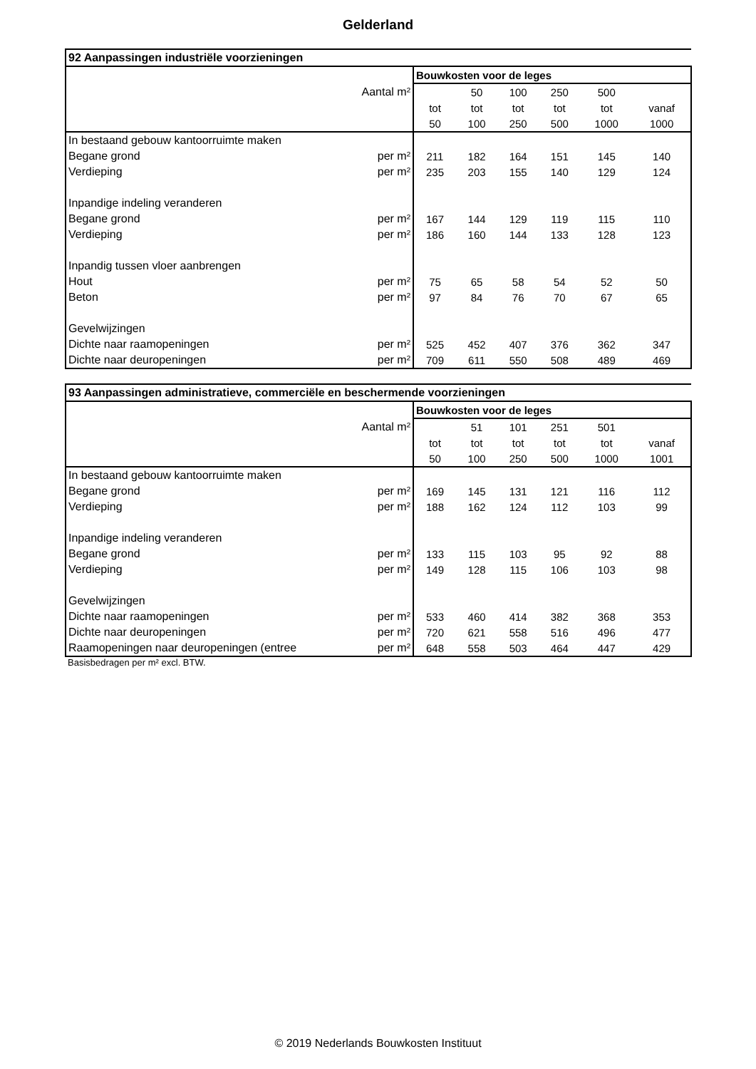Gelderland
| 92 Aanpassingen industriële voorzieningen | | | | | | |
| --- | --- | --- | --- | --- | --- | --- |
| | Bouwkosten voor de leges | | | | | |
| Aantal m² | | 50 | 100 | 250 | 500 | |
| | tot | tot | tot | tot | tot | vanaf |
| | 50 | 100 | 250 | 500 | 1000 | 1000 |
| In bestaand gebouw kantoorruimte maken | | | | | | |
| Begane grond per m² | 211 | 182 | 164 | 151 | 145 | 140 |
| Verdieping per m² | 235 | 203 | 155 | 140 | 129 | 124 |
| Inpandige indeling veranderen | | | | | | |
| Begane grond per m² | 167 | 144 | 129 | 119 | 115 | 110 |
| Verdieping per m² | 186 | 160 | 144 | 133 | 128 | 123 |
| Inpandig tussen vloer aanbrengen | | | | | | |
| Hout per m² | 75 | 65 | 58 | 54 | 52 | 50 |
| Beton per m² | 97 | 84 | 76 | 70 | 67 | 65 |
| Gevelwijzingen | | | | | | |
| Dichte naar raamopeningen per m² | 525 | 452 | 407 | 376 | 362 | 347 |
| Dichte naar deuropeningen per m² | 709 | 611 | 550 | 508 | 489 | 469 |
| 93 Aanpassingen administratieve, commerciële en beschermende voorzieningen | | | | | | |
| --- | --- | --- | --- | --- | --- | --- |
| | Bouwkosten voor de leges | | | | | |
| Aantal m² | | 51 | 101 | 251 | 501 | |
| | tot | tot | tot | tot | tot | vanaf |
| | 50 | 100 | 250 | 500 | 1000 | 1001 |
| In bestaand gebouw kantoorruimte maken | | | | | | |
| Begane grond per m² | 169 | 145 | 131 | 121 | 116 | 112 |
| Verdieping per m² | 188 | 162 | 124 | 112 | 103 | 99 |
| Inpandige indeling veranderen | | | | | | |
| Begane grond per m² | 133 | 115 | 103 | 95 | 92 | 88 |
| Verdieping per m² | 149 | 128 | 115 | 106 | 103 | 98 |
| Gevelwijzingen | | | | | | |
| Dichte naar raamopeningen per m² | 533 | 460 | 414 | 382 | 368 | 353 |
| Dichte naar deuropeningen per m² | 720 | 621 | 558 | 516 | 496 | 477 |
| Raamopeningen naar deuropeningen (entree per m² | 648 | 558 | 503 | 464 | 447 | 429 |
Basisbedragen per m² excl. BTW.
© 2019 Nederlands Bouwkosten Instituut